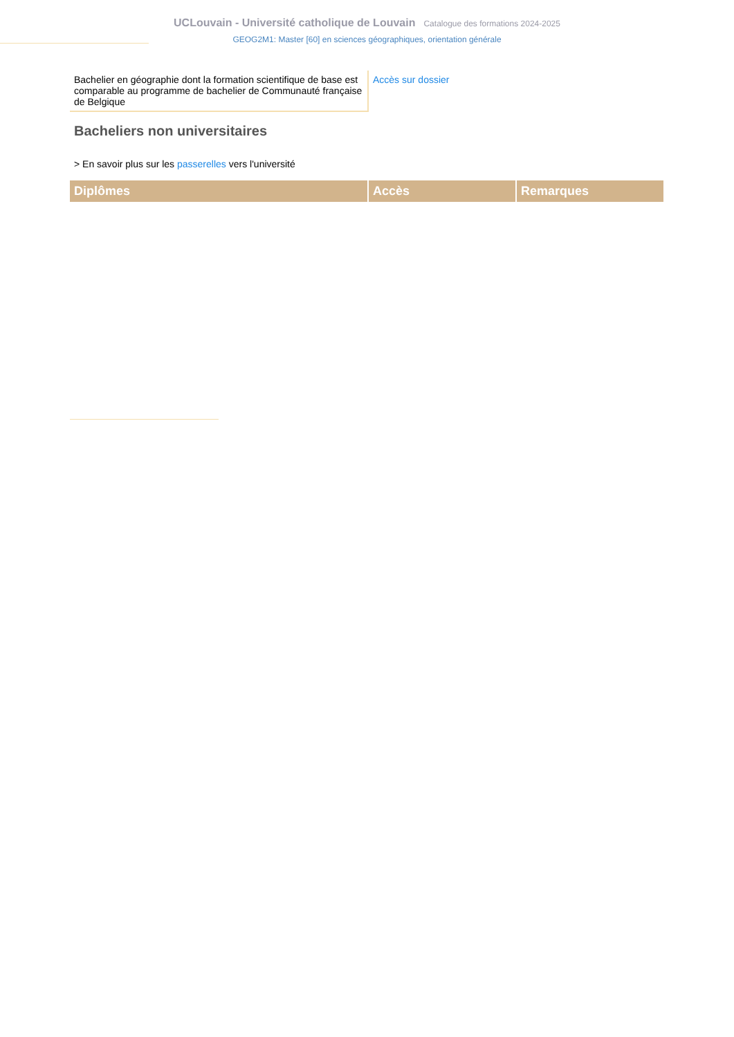UCLouvain - Université catholique de Louvain Catalogue des formations 2024-2025
GEOG2M1: Master [60] en sciences géographiques, orientation générale
| Bachelier en géographie dont la formation scientifique de base est comparable au programme de bachelier de Communauté française de Belgique | Accès sur dossier |
Bacheliers non universitaires
> En savoir plus sur les passerelles vers l'université
| Diplômes | Accès | Remarques |
| --- | --- | --- |